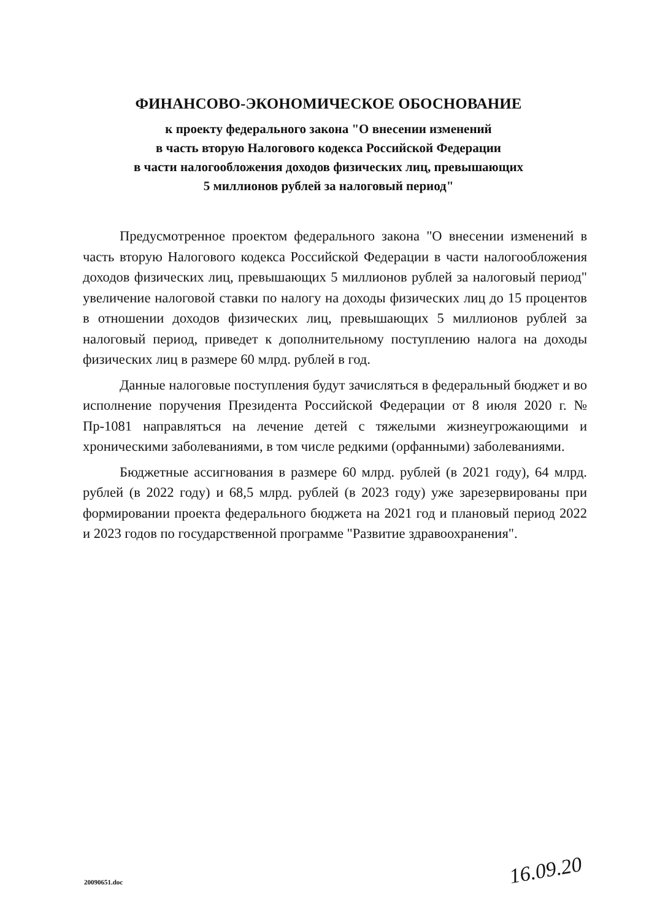ФИНАНСОВО-ЭКОНОМИЧЕСКОЕ ОБОСНОВАНИЕ
к проекту федерального закона "О внесении изменений
в часть вторую Налогового кодекса Российской Федерации
в части налогообложения доходов физических лиц, превышающих
5 миллионов рублей за налоговый период"
Предусмотренное проектом федерального закона "О внесении изменений в часть вторую Налогового кодекса Российской Федерации в части налогообложения доходов физических лиц, превышающих 5 миллионов рублей за налоговый период" увеличение налоговой ставки по налогу на доходы физических лиц до 15 процентов в отношении доходов физических лиц, превышающих 5 миллионов рублей за налоговый период, приведет к дополнительному поступлению налога на доходы физических лиц в размере 60 млрд. рублей в год.
Данные налоговые поступления будут зачисляться в федеральный бюджет и во исполнение поручения Президента Российской Федерации от 8 июля 2020 г. № Пр-1081 направляться на лечение детей с тяжелыми жизнеугрожающими и хроническими заболеваниями, в том числе редкими (орфанными) заболеваниями.
Бюджетные ассигнования в размере 60 млрд. рублей (в 2021 году), 64 млрд. рублей (в 2022 году) и 68,5 млрд. рублей (в 2023 году) уже зарезервированы при формировании проекта федерального бюджета на 2021 год и плановый период 2022 и 2023 годов по государственной программе "Развитие здравоохранения".
16.09.20
20090651.doc